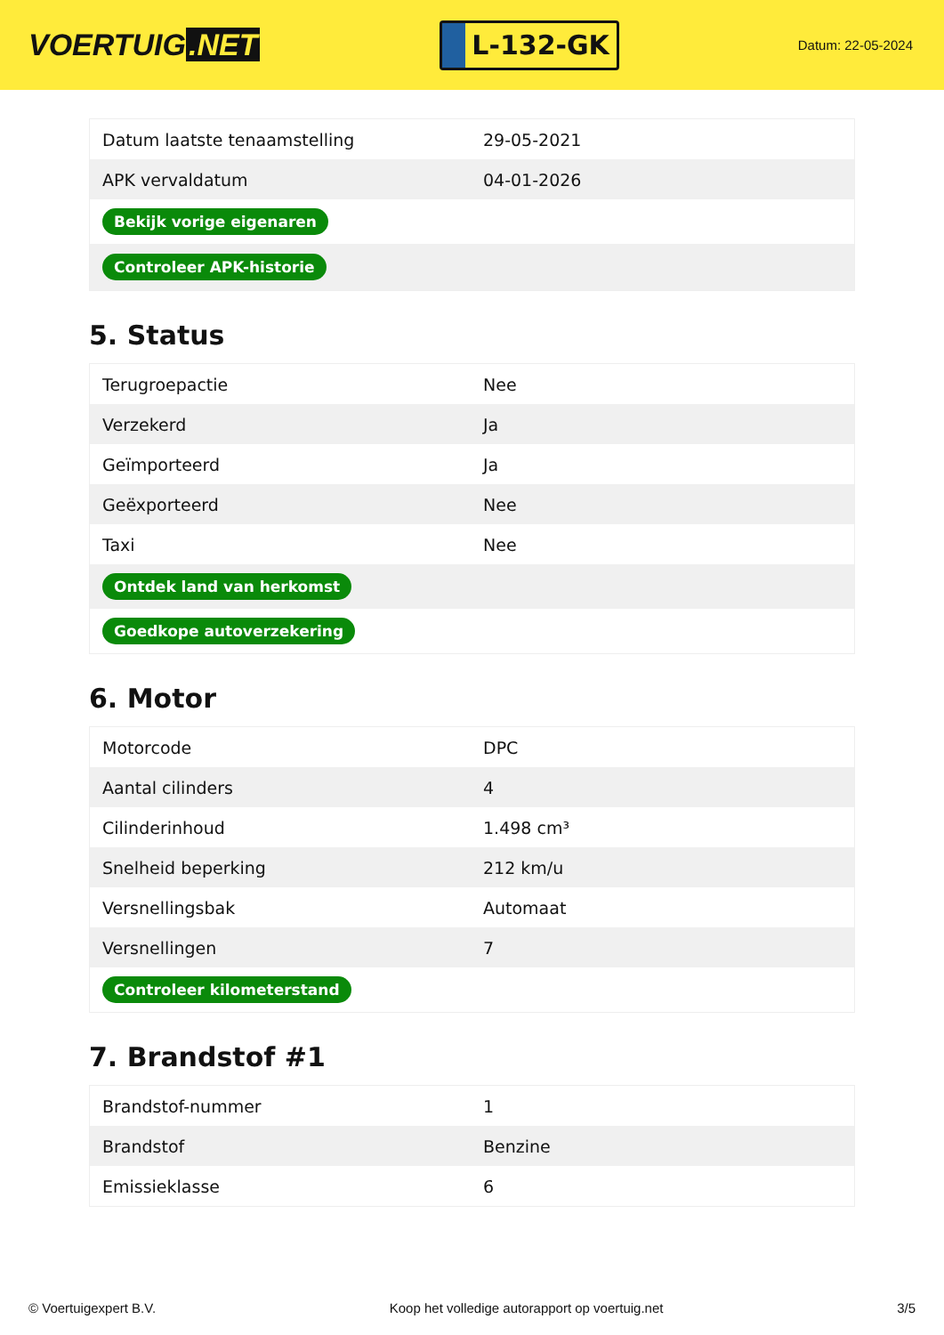VOERTUIG.NET
L-132-GK
Datum: 22-05-2024
| Datum laatste tenaamstelling | 29-05-2021 |
| APK vervaldatum | 04-01-2026 |
| Bekijk vorige eigenaren | |
| Controleer APK-historie | |
5. Status
| Terugroepactie | Nee |
| Verzekerd | Ja |
| Geïmporteerd | Ja |
| Geëxporteerd | Nee |
| Taxi | Nee |
| Ontdek land van herkomst | |
| Goedkope autoverzekering | |
6. Motor
| Motorcode | DPC |
| Aantal cilinders | 4 |
| Cilinderinhoud | 1.498 cm³ |
| Snelheid beperking | 212 km/u |
| Versnellingsbak | Automaat |
| Versnellingen | 7 |
| Controleer kilometerstand | |
7. Brandstof #1
| Brandstof-nummer | 1 |
| Brandstof | Benzine |
| Emissieklasse | 6 |
© Voertuigexpert B.V. Koop het volledige autorapport op voertuig.net 3/5